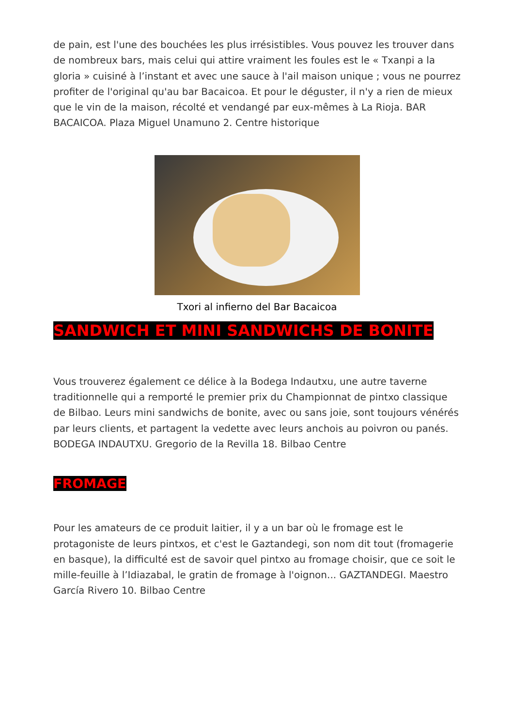de pain, est l'une des bouchées les plus irrésistibles. Vous pouvez les trouver dans de nombreux bars, mais celui qui attire vraiment les foules est le « Txanpi a la gloria » cuisiné à l’instant et avec une sauce à l'ail maison unique ; vous ne pourrez profiter de l'original qu'au bar Bacaicoa. Et pour le déguster, il n'y a rien de mieux que le vin de la maison, récolté et vendangé par eux-mêmes à La Rioja. BAR BACAICOA. Plaza Miguel Unamuno 2. Centre historique
Txori al infierno del Bar Bacaicoa
SANDWICH ET MINI SANDWICHS DE BONITE
Vous trouverez également ce délice à la Bodega Indautxu, une autre taverne traditionnelle qui a remporté le premier prix du Championnat de pintxo classique de Bilbao. Leurs mini sandwichs de bonite, avec ou sans joie, sont toujours vénérés par leurs clients, et partagent la vedette avec leurs anchois au poivron ou panés. BODEGA INDAUTXU. Gregorio de la Revilla 18. Bilbao Centre
FROMAGE
Pour les amateurs de ce produit laitier, il y a un bar où le fromage est le protagoniste de leurs pintxos, et c'est le Gaztandegi, son nom dit tout (fromagerie en basque), la difficulté est de savoir quel pintxo au fromage choisir, que ce soit le mille-feuille à l’Idiazabal, le gratin de fromage à l'oignon... GAZTANDEGI. Maestro García Rivero 10. Bilbao Centre